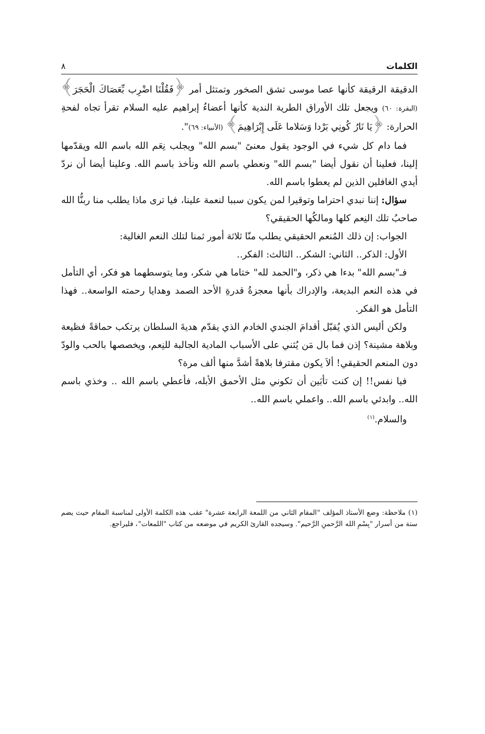الكلمات ٨
الدقيقة الرقيقة كأنها عصا موسى تشق الصخور وتمتثل أمر ﴿فَقُلْنَا اضْرِب بِّعَصَاكَ الْحَجَرَ﴾ (البقرة: ٦٠) ويجعل تلك الأوراق الطرية الندية كأنها أعضاءُ إبراهيم عليه السلام تقرأ تجاه لفحةِ الحرارة: ﴿يَا نَارُ كُونِي بَرْدا وَسَلاما عَلَى إِبْرَاهِيمَ﴾ (الأنبياء: ٦٩)".
فما دام كل شيء في الوجود يقول معنىً "بسم الله" ويجلب نِعَم الله باسم الله ويقدّمها إلينا، فعلينا أن نقول أيضا "بسم الله" ونعطي باسم الله ونأخذ باسم الله. وعلينا أيضا أن نردّ أيدي الغافلين الذين لم يعطوا باسم الله.
سؤال: إننا نبدي احتراما وتوقيرا لمن يكون سببا لنعمة علينا، فيا ترى ماذا يطلب منا ربنُّا الله صاحبُ تلك النِعم كلها ومالكُها الحقيقي؟
الجواب: إن ذلك المُنعم الحقيقي يطلب منّا ثلاثة أمور ثمنا لتلك النعم الغالية:
الأول: الذكر.. الثاني: الشكر.. الثالث: الفكر..
فـ"بسم الله" بدءا هي ذكر، و"الحمد لله" ختاما هي شكر، وما يتوسطهما هو فكر، أي التأمل في هذه النعم البديعة، والإدراك بأنها معجزةُ قدرةِ الأحد الصمد وهدايا رحمته الواسعة.. فهذا التأمل هو الفكر.
ولكن أليس الذي يُقبّل أقدامَ الجندي الخادم الذي يقدّم هديةَ السلطان يرتكب حماقةً فظيعة وبلاهة مشينة؟ إذن فما بال مَن يُثني على الأسباب المادية الجالبة للنِعم، ويخصصها بالحب والودّ دون المنعم الحقيقي! ألاَ يكون مقترفا بلاهةً أشدَّ منها ألف مرة؟
فيا نفس!! إن كنت تأبَين أن تكوني مثل الأحمق الأبله، فأعطي باسم الله .. وخذي باسم الله.. وابدئي باسم الله.. واعملي باسم الله..
والسلام.<sup>(١)</sup>
(١) ملاحظة: وضع الأستاذ المؤلف "المقام الثاني من اللمعة الرابعة عشرة" عقب هذه الكلمة الأولى لمناسبة المقام حيث يضم ستة من أسرار "بِسْمِ الله الرَّحمنِ الرَّحيم". وسيجده القارئ الكريم في موضعه من كتاب "اللمعات"، فليراجع.